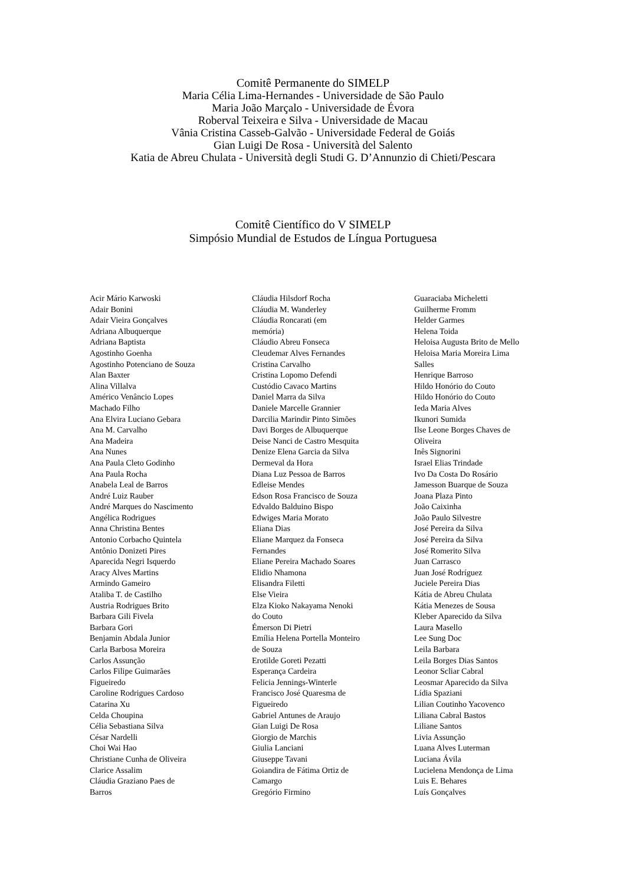Comitê Permanente do SIMELP
Maria Célia Lima-Hernandes - Universidade de São Paulo
Maria João Marçalo - Universidade de Évora
Roberval Teixeira e Silva - Universidade de Macau
Vânia Cristina Casseb-Galvão - Universidade Federal de Goiás
Gian Luigi De Rosa - Università del Salento
Katia de Abreu Chulata - Università degli Studi G. D’Annunzio di Chieti/Pescara
Comitê Científico do V SIMELP
Simpósio Mundial de Estudos de Língua Portuguesa
Acir Mário Karwoski
Adair Bonini
Adair Vieira Gonçalves
Adriana Albuquerque
Adriana Baptista
Agostinho Goenha
Agostinho Potenciano de Souza
Alan Baxter
Alina Villalva
Américo Venâncio Lopes
Machado Filho
Ana Elvira Luciano Gebara
Ana M. Carvalho
Ana Madeira
Ana Nunes
Ana Paula Cleto Godinho
Ana Paula Rocha
Anabela Leal de Barros
André Luiz Rauber
André Marques do Nascimento
Angélica Rodrigues
Anna Christina Bentes
Antonio Corbacho Quintela
Antônio Donizeti Pires
Aparecida Negri Isquerdo
Aracy Alves Martins
Armindo Gameiro
Ataliba T. de Castilho
Austria Rodrigues Brito
Barbara Gili Fivela
Barbara Gori
Benjamin Abdala Junior
Carla Barbosa Moreira
Carlos Assunção
Carlos Filipe Guimarães
Figueiredo
Caroline Rodrigues Cardoso
Catarina Xu
Celda Choupina
Célia Sebastiana Silva
César Nardelli
Choi Wai Hao
Christiane Cunha de Oliveira
Clarice Assalim
Cláudia Graziano Paes de
Barros
Cláudia Hilsdorf Rocha
Cláudia M. Wanderley
Cláudia Roncarati (em
memória)
Cláudio Abreu Fonseca
Cleudemar Alves Fernandes
Cristina Carvalho
Cristina Lopomo Defendi
Custódio Cavaco Martins
Daniel Marra da Silva
Daniele Marcelle Grannier
Darcilia Marindir Pinto Simões
Davi Borges de Albuquerque
Deise Nanci de Castro Mesquita
Denize Elena Garcia da Silva
Dermeval da Hora
Diana Luz Pessoa de Barros
Edleise Mendes
Edson Rosa Francisco de Souza
Edvaldo Balduino Bispo
Edwiges Maria Morato
Eliana Dias
Eliane Marquez da Fonseca
Fernandes
Eliane Pereira Machado Soares
Elidio Nhamona
Elisandra Filetti
Else Vieira
Elza Kioko Nakayama Nenoki
do Couto
Émerson Di Pietri
Emília Helena Portella Monteiro
de Souza
Erotilde Goreti Pezatti
Esperança Cardeira
Felicia Jennings-Winterle
Francisco José Quaresma de
Figueiredo
Gabriel Antunes de Araujo
Gian Luigi De Rosa
Giorgio de Marchis
Giulia Lanciani
Giuseppe Tavani
Goiandira de Fátima Ortiz de
Camargo
Gregório Firmino
Guaraciaba Micheletti
Guilherme Fromm
Helder Garmes
Helena Toida
Heloisa Augusta Brito de Mello
Heloisa Maria Moreira Lima
Salles
Henrique Barroso
Hildo Honório do Couto
Hildo Honório do Couto
Ieda Maria Alves
Ikunori Sumida
Ilse Leone Borges Chaves de
Oliveira
Inês Signorini
Israel Elias Trindade
Ivo Da Costa Do Rosário
Jamesson Buarque de Souza
Joana Plaza Pinto
João Caixinha
João Paulo Silvestre
José Pereira da Silva
José Pereira da Silva
José Romerito Silva
Juan Carrasco
Juan José Rodríguez
Juciele Pereira Dias
Kátia de Abreu Chulata
Kátia Menezes de Sousa
Kleber Aparecido da Silva
Laura Masello
Lee Sung Doc
Leila Barbara
Leila Borges Dias Santos
Leonor Scliar Cabral
Leosmar Aparecido da Silva
Lídia Spaziani
Lilian Coutinho Yacovenco
Liliana Cabral Bastos
Liliane Santos
Livia Assunção
Luana Alves Luterman
Luciana Ávila
Lucielena Mendonça de Lima
Luis E. Behares
Luís Gonçalves